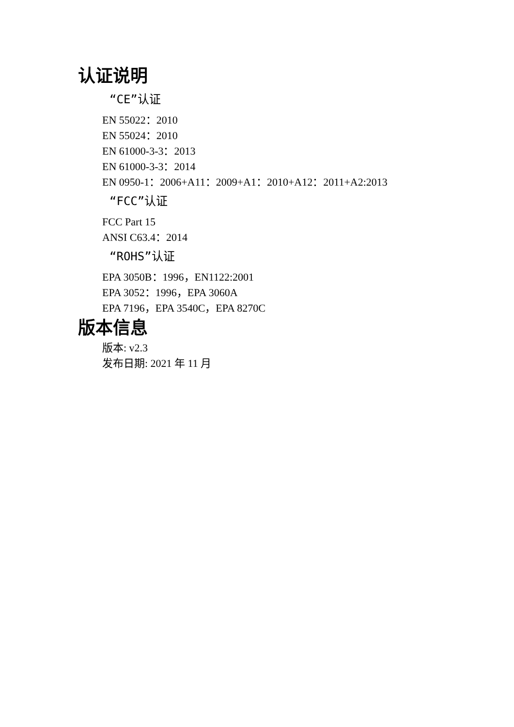认证说明
“CE”认证
EN 55022：2010
EN 55024：2010
EN 61000-3-3：2013
EN 61000-3-3：2014
EN 0950-1：2006+A11：2009+A1：2010+A12：2011+A2:2013
“FCC”认证
FCC Part 15
ANSI C63.4：2014
“ROHS”认证
EPA 3050B：1996，EN1122:2001
EPA 3052：1996，EPA 3060A
EPA 7196，EPA 3540C，EPA 8270C
版本信息
版本: v2.3
发布日期: 2021 年 11 月